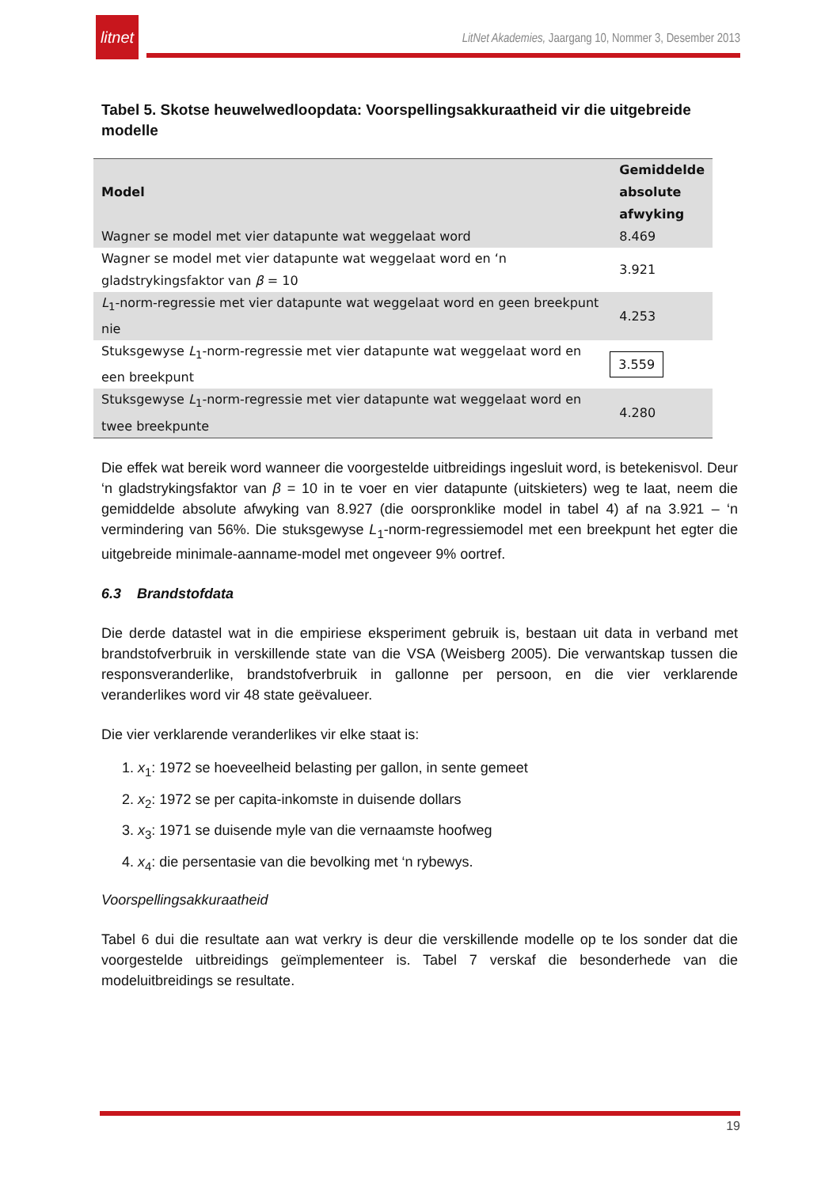litnet
LitNet Akademies, Jaargang 10, Nommer 3, Desember 2013
Tabel 5. Skotse heuwelwedloopdata: Voorspellingsakkuraatheid vir die uitgebreide modelle
| Model | Gemiddelde absolute afwyking |
| --- | --- |
| Wagner se model met vier datapunte wat weggelaat word | 8.469 |
| Wagner se model met vier datapunte wat weggelaat word en ‘n gladstrykingsfaktor van β = 10 | 3.921 |
| L<sub>1</sub>-norm-regressie met vier datapunte wat weggelaat word en geen breekpunt nie | 4.253 |
| Stuksgewyse L<sub>1</sub>-norm-regressie met vier datapunte wat weggelaat word en een breekpunt | 3.559 |
| Stuksgewyse L<sub>1</sub>-norm-regressie met vier datapunte wat weggelaat word en twee breekpunte | 4.280 |
Die effek wat bereik word wanneer die voorgestelde uitbreidings ingesluit word, is betekenisvol. Deur ‘n gladstrykingsfaktor van β = 10 in te voer en vier datapunte (uitskieters) weg te laat, neem die gemiddelde absolute afwyking van 8.927 (die oorspronklike model in tabel 4) af na 3.921 – ‘n vermindering van 56%. Die stuksgewyse L<sub>1</sub>-norm-regressiemodel met een breekpunt het egter die uitgebreide minimale-aanname-model met ongeveer 9% oortref.
6.3 Brandstofdata
Die derde datastel wat in die empiriese eksperiment gebruik is, bestaan uit data in verband met brandstofverbruik in verskillende state van die VSA (Weisberg 2005). Die verwantskap tussen die responsveranderlike, brandstofverbruik in gallonne per persoon, en die vier verklarende veranderlikes word vir 48 state geëvalueer.
Die vier verklarende veranderlikes vir elke staat is:
1. x<sub>1</sub>: 1972 se hoeveelheid belasting per gallon, in sente gemeet
2. x<sub>2</sub>: 1972 se per capita-inkomste in duisende dollars
3. x<sub>3</sub>: 1971 se duisende myle van die vernaamste hoofweg
4. x<sub>4</sub>: die persentasie van die bevolking met ‘n rybewys.
Voorspellingsakkuraatheid
Tabel 6 dui die resultate aan wat verkry is deur die verskillende modelle op te los sonder dat die voorgestelde uitbreidings geïmplementeer is. Tabel 7 verskaf die besonderhede van die modeluitbreidings se resultate.
19